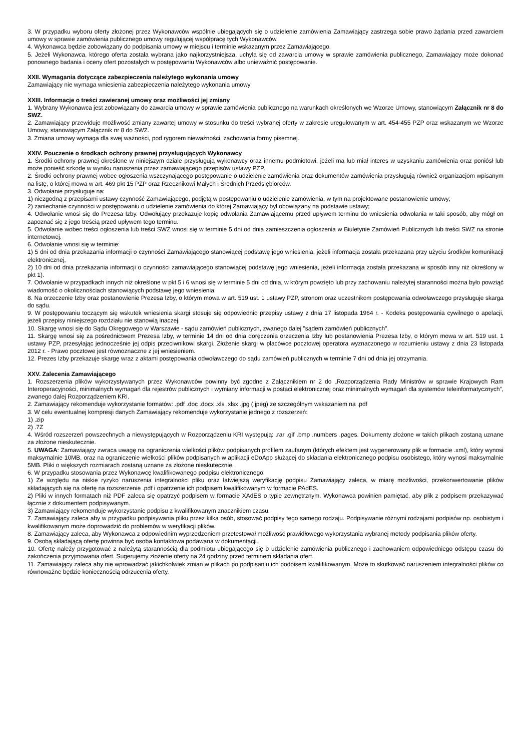3. W przypadku wyboru oferty złożonej przez Wykonawców wspólnie ubiegających się o udzielenie zamówienia Zamawiający zastrzega sobie prawo żądania przed zawarciem umowy w sprawie zamówienia publicznego umowy regulującej współpracę tych Wykonawców.
4. Wykonawca będzie zobowiązany do podpisania umowy w miejscu i terminie wskazanym przez Zamawiającego.
5. Jeżeli Wykonawca, którego oferta została wybrana jako najkorzystniejsza, uchyla się od zawarcia umowy w sprawie zamówienia publicznego, Zamawiający może dokonać ponownego badania i oceny ofert pozostałych w postępowaniu Wykonawców albo unieważnić postępowanie.
XXII. Wymagania dotyczące zabezpieczenia należytego wykonania umowy
Zamawiający nie wymaga wniesienia zabezpieczenia należytego wykonania umowy
.
XXIII. Informacje o treści zawieranej umowy oraz możliwości jej zmiany
1. Wybrany Wykonawca jest zobowiązany do zawarcia umowy w sprawie zamówienia publicznego na warunkach określonych we Wzorze Umowy, stanowiącym Załącznik nr 8 do SWZ.
2. Zamawiający przewiduje możliwość zmiany zawartej umowy w stosunku do treści wybranej oferty w zakresie uregulowanym w art. 454-455 PZP oraz wskazanym we Wzorze Umowy, stanowiącym Załącznik nr 8 do SWZ.
3. Zmiana umowy wymaga dla swej ważności, pod rygorem nieważności, zachowania formy pisemnej.
XXIV. Pouczenie o środkach ochrony prawnej przysługujących Wykonawcy
1. Środki ochrony prawnej określone w niniejszym dziale przysługują wykonawcy oraz innemu podmiotowi, jeżeli ma lub miał interes w uzyskaniu zamówienia oraz poniósł lub może ponieść szkodę w wyniku naruszenia przez zamawiającego przepisów ustawy PZP.
2. Środki ochrony prawnej wobec ogłoszenia wszczynającego postępowanie o udzielenie zamówienia oraz dokumentów zamówienia przysługują również organizacjom wpisanym na listę, o której mowa w art. 469 pkt 15 PZP oraz Rzecznikowi Małych i Średnich Przedsiębiorców.
3. Odwołanie przysługuje na:
1) niezgodną z przepisami ustawy czynność Zamawiającego, podjętą w postępowaniu o udzielenie zamówienia, w tym na projektowane postanowienie umowy;
2) zaniechanie czynności w postępowaniu o udzielenie zamówienia do której Zamawiający był obowiązany na podstawie ustawy;
4. Odwołanie wnosi się do Prezesa Izby. Odwołujący przekazuje kopię odwołania Zamawiającemu przed upływem terminu do wniesienia odwołania w taki sposób, aby mógł on zapoznać się z jego treścią przed upływem tego terminu.
5. Odwołanie wobec treści ogłoszenia lub treści SWZ wnosi się w terminie 5 dni od dnia zamieszczenia ogłoszenia w Biuletynie Zamówień Publicznych lub treści SWZ na stronie internetowej.
6. Odwołanie wnosi się w terminie:
1) 5 dni od dnia przekazania informacji o czynności Zamawiającego stanowiącej podstawę jego wniesienia, jeżeli informacja została przekazana przy użyciu środków komunikacji elektronicznej,
2) 10 dni od dnia przekazania informacji o czynności zamawiającego stanowiącej podstawę jego wniesienia, jeżeli informacja została przekazana w sposób inny niż określony w pkt 1).
7. Odwołanie w przypadkach innych niż określone w pkt 5 i 6 wnosi się w terminie 5 dni od dnia, w którym powzięto lub przy zachowaniu należytej staranności można było powziąć wiadomość o okolicznościach stanowiących podstawę jego wniesienia.
8. Na orzeczenie Izby oraz postanowienie Prezesa Izby, o którym mowa w art. 519 ust. 1 ustawy PZP, stronom oraz uczestnikom postępowania odwoławczego przysługuje skarga do sądu.
9. W postępowaniu toczącym się wskutek wniesienia skargi stosuje się odpowiednio przepisy ustawy z dnia 17 listopada 1964 r. - Kodeks postępowania cywilnego o apelacji, jeżeli przepisy niniejszego rozdziału nie stanowią inaczej.
10. Skargę wnosi się do Sądu Okręgowego w Warszawie - sądu zamówień publicznych, zwanego dalej "sądem zamówień publicznych".
11. Skargę wnosi się za pośrednictwem Prezesa Izby, w terminie 14 dni od dnia doręczenia orzeczenia Izby lub postanowienia Prezesa Izby, o którym mowa w art. 519 ust. 1 ustawy PZP, przesyłając jednocześnie jej odpis przeciwnikowi skargi. Złożenie skargi w placówce pocztowej operatora wyznaczonego w rozumieniu ustawy z dnia 23 listopada 2012 r. - Prawo pocztowe jest równoznaczne z jej wniesieniem.
12. Prezes Izby przekazuje skargę wraz z aktami postępowania odwoławczego do sądu zamówień publicznych w terminie 7 dni od dnia jej otrzymania.
XXV. Zalecenia Zamawiającego
1. Rozszerzenia plików wykorzystywanych przez Wykonawców powinny być zgodne z Załącznikiem nr 2 do „Rozporządzenia Rady Ministrów w sprawie Krajowych Ram Interoperacyjności, minimalnych wymagań dla rejestrów publicznych i wymiany informacji w postaci elektronicznej oraz minimalnych wymagań dla systemów teleinformatycznych”, zwanego dalej Rozporządzeniem KRI.
2. Zamawiający rekomenduje wykorzystanie formatów: .pdf .doc .docx .xls .xlsx .jpg (.jpeg) ze szczególnym wskazaniem na .pdf
3. W celu ewentualnej kompresji danych Zamawiający rekomenduje wykorzystanie jednego z rozszerzeń:
1) .zip
2) .7Z
4. Wśród rozszerzeń powszechnych a niewystępujących w Rozporządzeniu KRI występują: .rar .gif .bmp .numbers .pages. Dokumenty złożone w takich plikach zostaną uznane za złożone nieskutecznie.
5. UWAGA: Zamawiający zwraca uwagę na ograniczenia wielkości plików podpisanych profilem zaufanym (których efektem jest wygenerowany plik w formacie .xml), który wynosi maksymalnie 10MB, oraz na ograniczenie wielkości plików podpisanych w aplikacji eDoApp służącej do składania elektronicznego podpisu osobistego, który wynosi maksymalnie 5MB. Pliki o większych rozmiarach zostaną uznane za złożone nieskutecznie.
6. W przypadku stosowania przez Wykonawcę kwalifikowanego podpisu elektronicznego:
1) Ze względu na niskie ryzyko naruszenia integralności pliku oraz łatwiejszą weryfikację podpisu Zamawiający zaleca, w miarę możliwości, przekonwertowanie plików składających się na ofertę na rozszerzenie .pdf i opatrzenie ich podpisem kwalifikowanym w formacie PAdES.
2) Pliki w innych formatach niż PDF zaleca się opatrzyć podpisem w formacie XAdES o typie zewnętrznym. Wykonawca powinien pamiętać, aby plik z podpisem przekazywać łącznie z dokumentem podpisywanym.
3) Zamawiający rekomenduje wykorzystanie podpisu z kwalifikowanym znacznikiem czasu.
7. Zamawiający zaleca aby w przypadku podpisywania pliku przez kilka osób, stosować podpisy tego samego rodzaju. Podpisywanie różnymi rodzajami podpisów np. osobistym i kwalifikowanym może doprowadzić do problemów w weryfikacji plików.
8. Zamawiający zaleca, aby Wykonawca z odpowiednim wyprzedzeniem przetestował możliwość prawidłowego wykorzystania wybranej metody podpisania plików oferty.
9. Osobą składającą ofertę powinna być osoba kontaktowa podawana w dokumentacji.
10. Ofertę należy przygotować z należytą starannością dla podmiotu ubiegającego się o udzielenie zamówienia publicznego i zachowaniem odpowiedniego odstępu czasu do zakończenia przyjmowania ofert. Sugerujemy złożenie oferty na 24 godziny przed terminem składania ofert.
11. Zamawiający zaleca aby nie wprowadzać jakichkolwiek zmian w plikach po podpisaniu ich podpisem kwalifikowanym. Może to skutkować naruszeniem integralności plików co równoważne będzie koniecznością odrzucenia oferty.